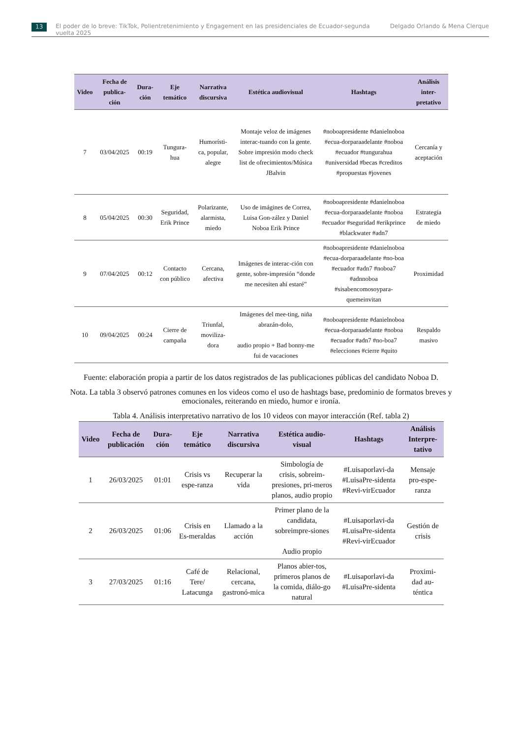13 El poder de lo breve: TikTok, Polientretenimiento y Engagement en las presidenciales de Ecuador-segunda vuelta 2025 Delgado Orlando & Mena Clerque
| Video | Fecha de publica-ción | Dura-ción | Eje temático | Narrativa discursiva | Estética audiovisual | Hashtags | Análisis inter-pretativo |
| --- | --- | --- | --- | --- | --- | --- | --- |
| 7 | 03/04/2025 | 00:19 | Tungura-hua | Humorísti-ca, popular, alegre | Montaje veloz de imágenes interac-tuando con la gente. Sobre impresión modo check list de ofrecimientos/Música JBalvin | #noboapresidente #danielnoboa #ecua-dorparaadelante #noboa #ecuador #tungurahua #universidad #becas #creditos #propuestas #jovenes | Cercanía y aceptación |
| 8 | 05/04/2025 | 00:30 | Seguridad, Erik Prince | Polarizante, alarmista, miedo | Uso de imágines de Correa, Luisa Gon-zález y Daniel Noboa Erik Prince | #noboapresidente #danielnoboa #ecua-dorparaadelante #noboa #ecuador #seguridad #erikprince #blackwater #adn7 | Estrategia de miedo |
| 9 | 07/04/2025 | 00:12 | Contacto con público | Cercana, afectiva | Imágenes de interac-ción con gente, sobre-impresión “donde me necesiten ahí estaré” | #noboapresidente #danielnoboa #ecua-dorparaadelante #no-boa #ecuador #adn7 #noboa7 #adnnoboa #sisabencomosoypara-quemeinvitan | Proximidad |
| 10 | 09/04/2025 | 00:24 | Cierre de campaña | Triunfal, moviliza-dora | Imágenes del mee-ting, niña abrazán-dolo, audio propio + Bad bonny-me fui de vacaciones | #noboapresidente #danielnoboa #ecua-dorparaadelante #noboa #ecuador #adn7 #no-boa7 #elecciones #cierre #quito | Respaldo masivo |
Fuente: elaboración propia a partir de los datos registrados de las publicaciones públicas del candidato Noboa D.
Nota. La tabla 3 observó patrones comunes en los videos como el uso de hashtags base, predominio de formatos breves y emocionales, reiterando en miedo, humor e ironía.
Tabla 4. Análisis interpretativo narrativo de los 10 videos con mayor interacción (Ref. tabla 2)
| Video | Fecha de publicación | Dura-ción | Eje temático | Narrativa discursiva | Estética audio-visual | Hashtags | Análisis Interpre-tativo |
| --- | --- | --- | --- | --- | --- | --- | --- |
| 1 | 26/03/2025 | 01:01 | Crisis vs espe-ranza | Recuperar la vida | Simbología de crisis, sobreim-presiones, pri-meros planos, audio propio | #Luisaporlavi-da #LuisaPre-sidenta #Revi-virEcuador | Mensaje pro-espe-ranza |
| 2 | 26/03/2025 | 01:06 | Crisis en Es-meraldas | Llamado a la acción | Primer plano de la candidata, sobreimpre-siones Audio propio | #Luisaporlavi-da #LuisaPre-sidenta #Revi-virEcuador | Gestión de crisis |
| 3 | 27/03/2025 | 01:16 | Café de Tere/ Latacunga | Relacional, cercana, gastronó-mica | Planos abier-tos, primeros planos de la comida, diálo-go natural | #Luisaporlavi-da #LuisaPre-sidenta | Proximi-dad au-téntica |